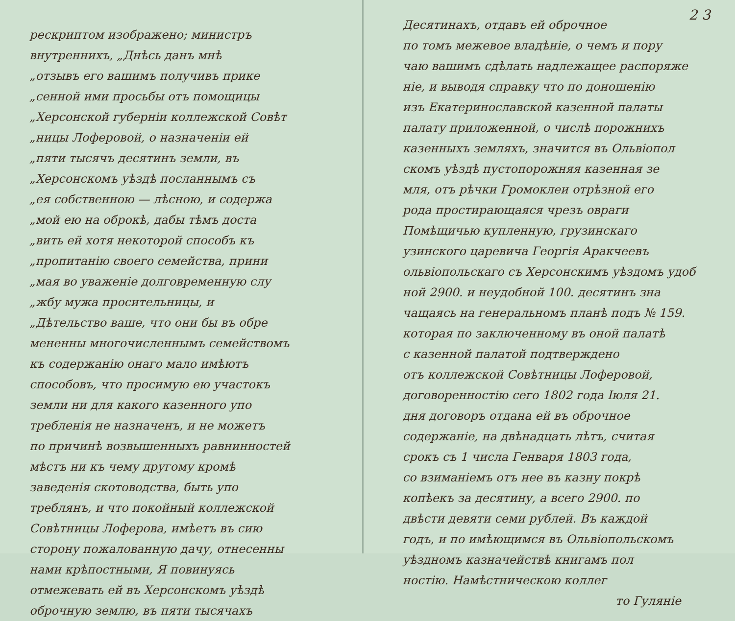рескриптом изображено; министръ
внутреннихъ, „Днѣсь данъ мнѣ
„отзывъ его вашимъ получивъ прике
„сенной ими просьбы отъ помощицы
„Херсонской губерніи коллежской Совѣт
„ницы Лоферовой, о назначеніи ей
„пяти тысячъ десятинъ земли, въ
„Херсонскомъ уѣздѣ посланнымъ съ
„ея собственною — лѣсною, и содержа
„мой ею на оброкѣ, дабы тѣмъ доста
„вить ей хотя некоторой способъ къ
„пропитанію своего семейства, прини
„мая во уваженіе долговременную слу
„жбу мужа просительницы, и
„Дѣтельство ваше, что они бы въ обре
мененны многочисленнымъ семействомъ
къ содержанію онаго мало имѣютъ
способовъ, что просимую ею участокъ
земли ни для какого казенного упо
требленія не назначенъ, и не можетъ
по причинѣ возвышенныхъ равнинностей
мѣстъ ни къ чему другому кромѣ
заведенія скотоводства, быть упо
треблянъ, и что покойный коллежской
Совѣтницы Лоферова, имѣетъ въ сию
сторону пожалованную дачу, отнесенны
нами крѣпостными, Я повинуясь
отмежевать ей въ Херсонскомъ уѣздѣ
оброчную землю, въ пяти тысячахъ
2 3
Десятинахъ, отдавъ ей оброчное
по томъ межевое владѣніе, о чемъ и пору
чаю вашимъ сдѣлать надлежащее распоряже
ніе, и выводя справку что по доношенію
изъ Екатеринославской казенной палаты
палату приложенной, о числѣ порожнихъ
казенныхъ земляхъ, значится въ Ольвіопол
скомъ уѣздѣ пустопорожняя казенная зе
мля, отъ рѣчки Громоклеи отрѣзной его
рода простирающаяся чрезъ овраги
Помѣщичью купленную, грузинскаго
узинского царевича Георгія Аракчеевъ
ольвіопольскаго съ Херсонскимъ уѣздомъ удоб
ной 2900. и неудобной 100. десятинъ зна
чащаясь на генеральномъ планѣ подъ № 159.
которая по заключенному въ оной палатѣ
с казенной палатой подтверждено
отъ коллежской Совѣтницы Лоферовой,
договоренностію сего 1802 года Іюля 21.
дня договоръ отдана ей въ оброчное
содержаніе, на двѣнадцать лѣтъ, считая
срокъ съ 1 числа Генваря 1803 года,
со взиманіемъ отъ нее въ казну покрѣ
копѣекъ за десятину, а всего 2900. по
двѣсти девяти семи рублей. Въ каждой
годъ, и по имѣющимся въ Ольвіопольскомъ
уѣздномъ казначействѣ книгамъ пол
ностію. Намѣстническою коллег
то Гуляніе